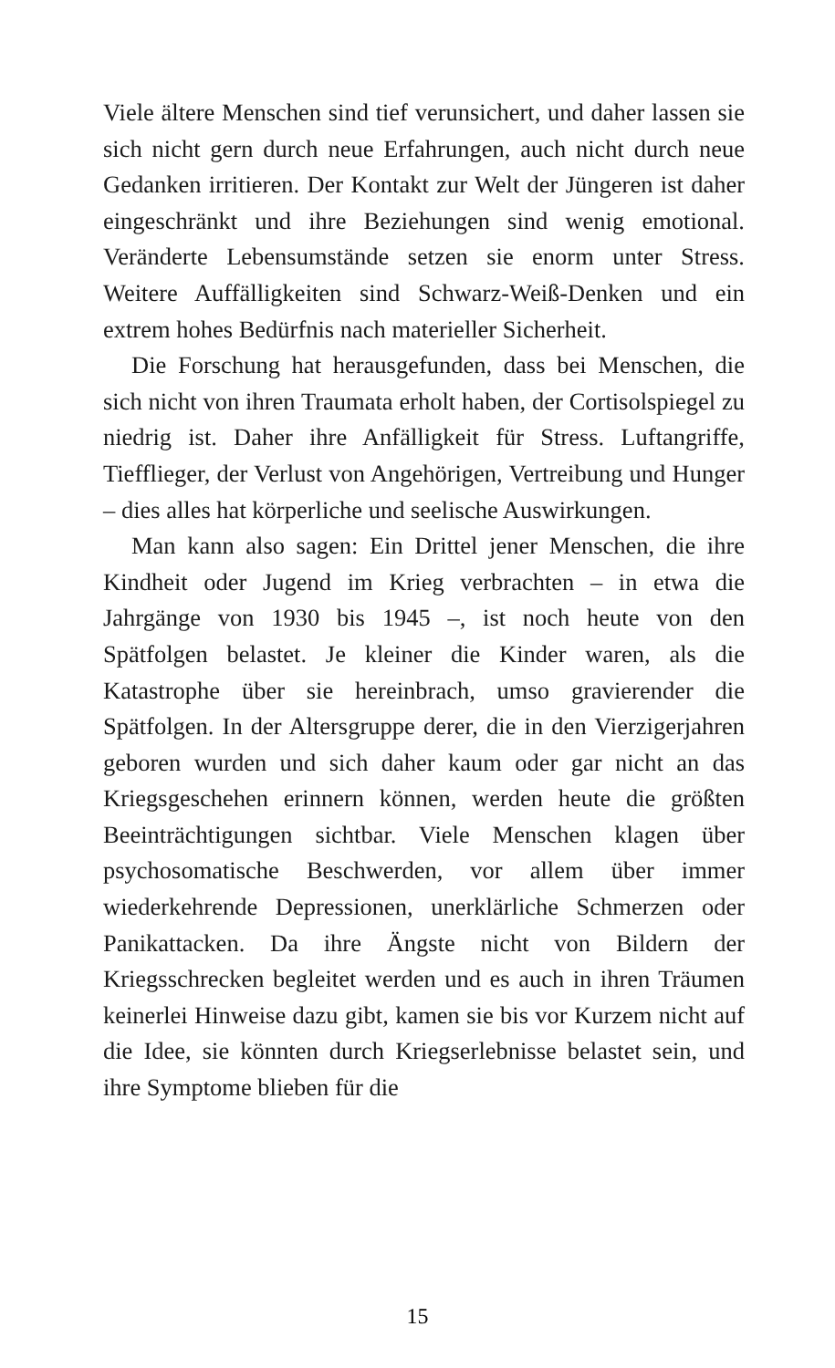Viele ältere Menschen sind tief verunsichert, und daher lassen sie sich nicht gern durch neue Erfahrungen, auch nicht durch neue Gedanken irritieren. Der Kontakt zur Welt der Jüngeren ist daher eingeschränkt und ihre Beziehungen sind wenig emotional. Veränderte Lebensumstände setzen sie enorm unter Stress. Weitere Auffälligkeiten sind Schwarz-Weiß-Denken und ein extrem hohes Bedürfnis nach materieller Sicherheit.
Die Forschung hat herausgefunden, dass bei Menschen, die sich nicht von ihren Traumata erholt haben, der Cortisolspiegel zu niedrig ist. Daher ihre Anfälligkeit für Stress. Luftangriffe, Tiefflieger, der Verlust von Angehörigen, Vertreibung und Hunger – dies alles hat körperliche und seelische Auswirkungen.
Man kann also sagen: Ein Drittel jener Menschen, die ihre Kindheit oder Jugend im Krieg verbrachten – in etwa die Jahrgänge von 1930 bis 1945 –, ist noch heute von den Spätfolgen belastet. Je kleiner die Kinder waren, als die Katastrophe über sie hereinbrach, umso gravierender die Spätfolgen. In der Altersgruppe derer, die in den Vierzigerjahren geboren wurden und sich daher kaum oder gar nicht an das Kriegsgeschehen erinnern können, werden heute die größten Beeinträchtigungen sichtbar. Viele Menschen klagen über psychosomatische Beschwerden, vor allem über immer wiederkehrende Depressionen, unerklärliche Schmerzen oder Panikattacken. Da ihre Ängste nicht von Bildern der Kriegsschrecken begleitet werden und es auch in ihren Träumen keinerlei Hinweise dazu gibt, kamen sie bis vor Kurzem nicht auf die Idee, sie könnten durch Kriegserlebnisse belastet sein, und ihre Symptome blieben für die
15